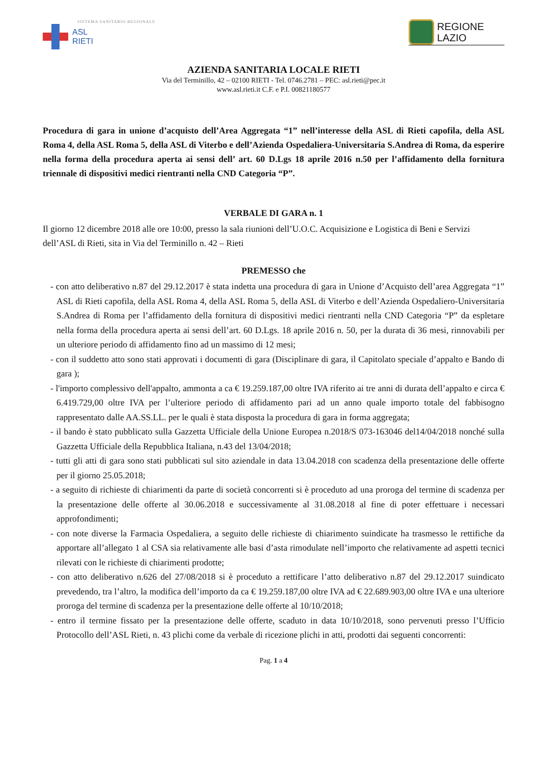SISTEMA SANITARIO REGIONALE
ASL
RIETI
REGIONE
LAZIO
AZIENDA SANITARIA LOCALE RIETI
Via del Terminillo, 42 – 02100 RIETI - Tel. 0746.2781 – PEC: asl.rieti@pec.it
www.asl.rieti.it C.F. e P.I. 00821180577
Procedura di gara in unione d’acquisto dell’Area Aggregata “1” nell’interesse della ASL di Rieti capofila, della ASL Roma 4, della ASL Roma 5, della ASL di Viterbo e dell’Azienda Ospedaliera-Universitaria S.Andrea di Roma, da esperire nella forma della procedura aperta ai sensi dell’ art. 60 D.Lgs 18 aprile 2016 n.50 per l’affidamento della fornitura triennale di dispositivi medici rientranti nella CND Categoria “P”.
VERBALE DI GARA n. 1
Il giorno 12 dicembre 2018 alle ore 10:00, presso la sala riunioni dell’U.O.C. Acquisizione e Logistica di Beni e Servizi dell’ASL di Rieti, sita in Via del Terminillo n. 42 – Rieti
PREMESSO che
- con atto deliberativo n.87 del 29.12.2017 è stata indetta una procedura di gara in Unione d’Acquisto dell’area Aggregata “1” ASL di Rieti capofila, della ASL Roma 4, della ASL Roma 5, della ASL di Viterbo e dell’Azienda Ospedaliero-Universitaria S.Andrea di Roma per l’affidamento della fornitura di dispositivi medici rientranti nella CND Categoria “P” da espletare nella forma della procedura aperta ai sensi dell’art. 60 D.Lgs. 18 aprile 2016 n. 50, per la durata di 36 mesi, rinnovabili per un ulteriore periodo di affidamento fino ad un massimo di 12 mesi;
- con il suddetto atto sono stati approvati i documenti di gara (Disciplinare di gara, il Capitolato speciale d’appalto e Bando di gara );
- l'importo complessivo dell'appalto, ammonta a ca € 19.259.187,00 oltre IVA riferito ai tre anni di durata dell’appalto e circa € 6.419.729,00 oltre IVA per l’ulteriore periodo di affidamento pari ad un anno quale importo totale del fabbisogno rappresentato dalle AA.SS.LL. per le quali è stata disposta la procedura di gara in forma aggregata;
- il bando è stato pubblicato sulla Gazzetta Ufficiale della Unione Europea n.2018/S 073-163046 del14/04/2018 nonché sulla Gazzetta Ufficiale della Repubblica Italiana, n.43 del 13/04/2018;
- tutti gli atti di gara sono stati pubblicati sul sito aziendale in data 13.04.2018 con scadenza della presentazione delle offerte per il giorno 25.05.2018;
- a seguito di richieste di chiarimenti da parte di società concorrenti si è proceduto ad una proroga del termine di scadenza per la presentazione delle offerte al 30.06.2018 e successivamente al 31.08.2018 al fine di poter effettuare i necessari approfondimenti;
- con note diverse la Farmacia Ospedaliera, a seguito delle richieste di chiarimento suindicate ha trasmesso le rettifiche da apportare all’allegato 1 al CSA sia relativamente alle basi d’asta rimodulate nell’importo che relativamente ad aspetti tecnici rilevati con le richieste di chiarimenti prodotte;
- con atto deliberativo n.626 del 27/08/2018 si è proceduto a rettificare l’atto deliberativo n.87 del 29.12.2017 suindicato prevedendo, tra l’altro, la modifica dell’importo da ca € 19.259.187,00 oltre IVA ad € 22.689.903,00 oltre IVA e una ulteriore proroga del termine di scadenza per la presentazione delle offerte al 10/10/2018;
- entro il termine fissato per la presentazione delle offerte, scaduto in data 10/10/2018, sono pervenuti presso l’Ufficio Protocollo dell’ASL Rieti, n. 43 plichi come da verbale di ricezione plichi in atti, prodotti dai seguenti concorrenti:
Pag. 1 a 4